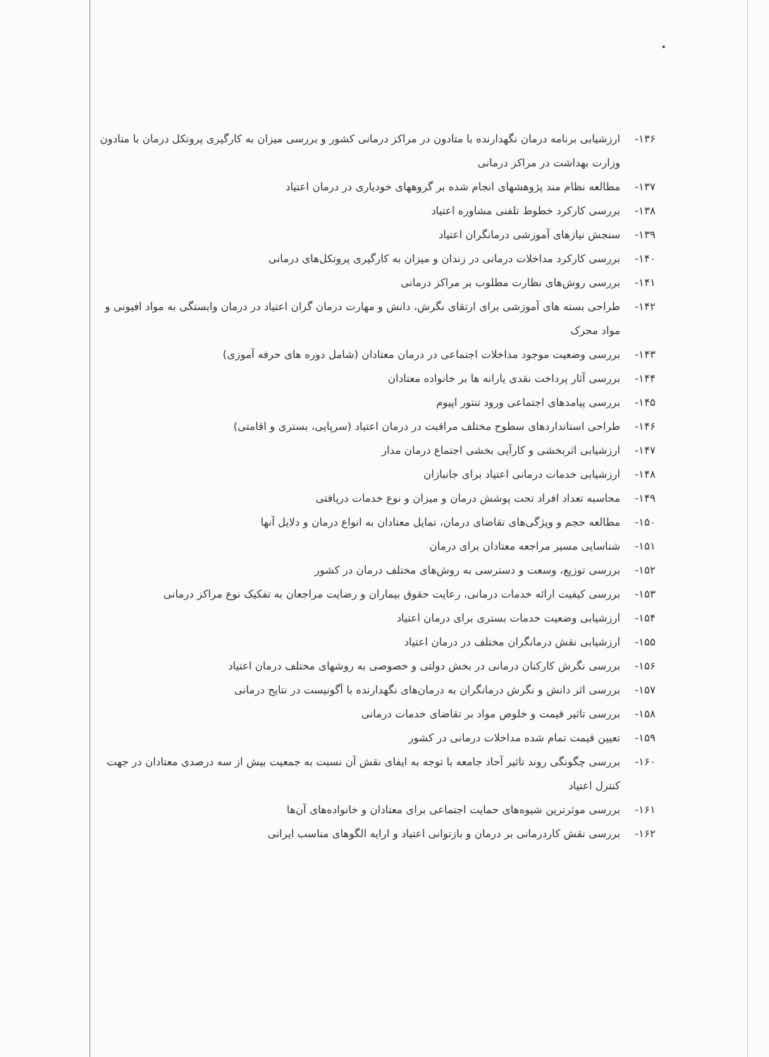•
۱۳۶- ارزشیابی برنامه درمان نگهدارنده با متادون در مراکز درمانی کشور و بررسی میزان به کارگیری پروتکل درمان با متادون وزارت بهداشت در مراکز درمانی
۱۳۷- مطالعه نظام مند پژوهشهای انجام شده بر گروههای خودیاری در درمان اعتیاد
۱۳۸- بررسی کارکرد خطوط تلفنی مشاوره اعتیاد
۱۳۹- سنجش نیازهای آموزشی درمانگران اعتیاد
۱۴۰- بررسی کارکرد مداخلات درمانی در زندان و میزان به کارگیری پروتکل‌های درمانی
۱۴۱- بررسی روش‌های نظارت مطلوب بر مراکز درمانی
۱۴۲- طراحی بسته های آموزشی برای ارتقای نگرش، دانش و مهارت درمان گران اعتیاد در درمان وابستگی به مواد افیونی و مواد محرک
۱۴۳- بررسی وضعیت موجود مداخلات اجتماعی در درمان معتادان (شامل دوره های حرفه آموزی)
۱۴۴- بررسی آثار پرداخت نقدی یارانه ها بر خانواده معتادان
۱۴۵- بررسی پیامدهای اجتماعی ورود تنتور اپیوم
۱۴۶- طراحی استانداردهای سطوح مختلف مراقبت در درمان اعتیاد (سرپایی، بستری و اقامتی)
۱۴۷- ارزشیابی اثربخشی و کارآیی بخشی اجتماع درمان مدار
۱۴۸- ارزشیابی خدمات درمانی اعتیاد برای جانبازان
۱۴۹- محاسبه تعداد افراد تحت پوشش درمان و میزان و نوع خدمات دریافتی
۱۵۰- مطالعه حجم و ویژگی‌های تقاضای درمان، تمایل معتادان به انواع درمان و دلایل آنها
۱۵۱- شناسایی مسیر مراجعه معتادان برای درمان
۱۵۲- بررسی توزیع، وسعت و دسترسی به روش‌های مختلف درمان در کشور
۱۵۳- بررسی کیفیت ارائه خدمات درمانی، رعایت حقوق بیماران و رضایت مراجعان به تفکیک نوع مراکز درمانی
۱۵۴- ارزشیابی وضعیت خدمات بستری برای درمان اعتیاد
۱۵۵- ارزشیابی نقش درمانگران مختلف در درمان اعتیاد
۱۵۶- بررسی نگرش کارکنان درمانی در بخش دولتی و خصوصی به روشهای مختلف درمان اعتیاد
۱۵۷- بررسی اثر دانش و نگرش درمانگران به درمان‌های نگهدارنده با آگونیست در نتایج درمانی
۱۵۸- بررسی تاثیر قیمت و خلوص مواد بر تقاضای خدمات درمانی
۱۵۹- تعیین قیمت تمام شده مداخلات درمانی در کشور
۱۶۰- بررسی چگونگی روند تاثیر آحاد جامعه با توجه به ایفای نقش آن نسبت به جمعیت بیش از سه درصدی معتادان در جهت کنترل اعتیاد
۱۶۱- بررسی موثرترین شیوه‌های حمایت اجتماعی برای معتادان و خانواده‌های آن‌ها
۱۶۲- بررسی نقش کاردرمانی بر درمان و بازتوانی اعتیاد و ارایه الگوهای مناسب ایرانی